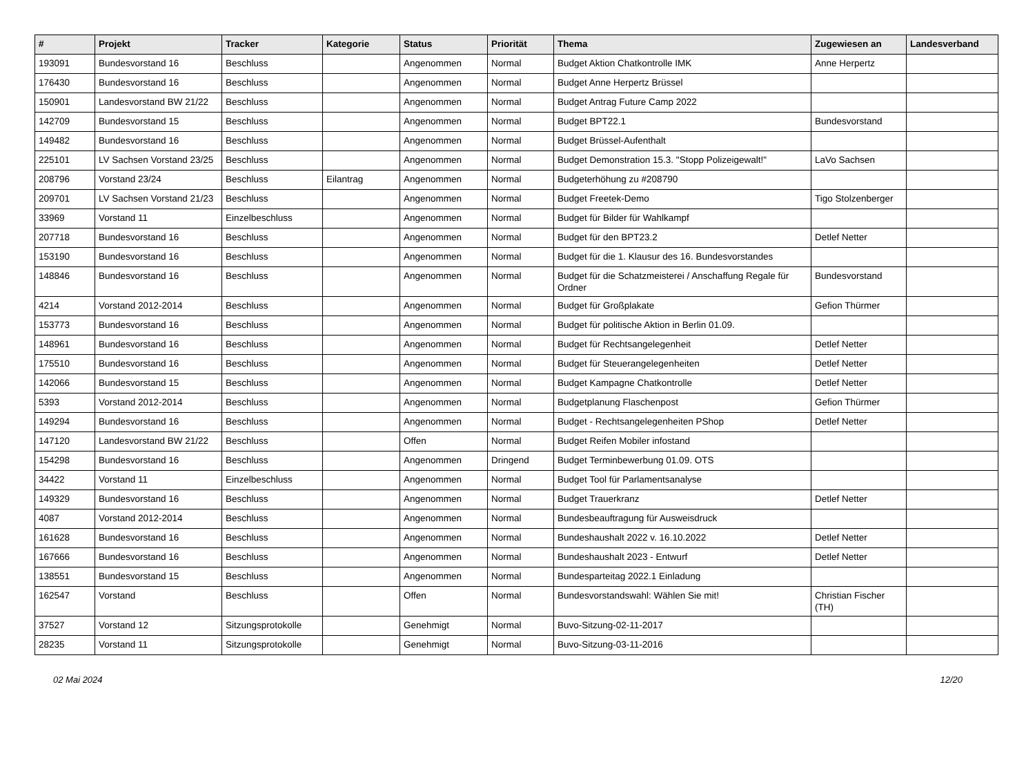| # | Projekt | Tracker | Kategorie | Status | Priorität | Thema | Zugewiesen an | Landesverband |
| --- | --- | --- | --- | --- | --- | --- | --- | --- |
| 193091 | Bundesvorstand 16 | Beschluss | | Angenommen | Normal | Budget Aktion Chatkontrolle IMK | Anne Herpertz | |
| 176430 | Bundesvorstand 16 | Beschluss | | Angenommen | Normal | Budget Anne Herpertz Brüssel | | |
| 150901 | Landesvorstand BW 21/22 | Beschluss | | Angenommen | Normal | Budget Antrag Future Camp 2022 | | |
| 142709 | Bundesvorstand 15 | Beschluss | | Angenommen | Normal | Budget BPT22.1 | Bundesvorstand | |
| 149482 | Bundesvorstand 16 | Beschluss | | Angenommen | Normal | Budget Brüssel-Aufenthalt | | |
| 225101 | LV Sachsen Vorstand 23/25 | Beschluss | | Angenommen | Normal | Budget Demonstration 15.3. "Stopp Polizeigewalt!" | LaVo Sachsen | |
| 208796 | Vorstand 23/24 | Beschluss | Eilantrag | Angenommen | Normal | Budgeterhöhung zu #208790 | | |
| 209701 | LV Sachsen Vorstand 21/23 | Beschluss | | Angenommen | Normal | Budget Freetek-Demo | Tigo Stolzenberger | |
| 33969 | Vorstand 11 | Einzelbeschluss | | Angenommen | Normal | Budget für Bilder für Wahlkampf | | |
| 207718 | Bundesvorstand 16 | Beschluss | | Angenommen | Normal | Budget für den BPT23.2 | Detlef Netter | |
| 153190 | Bundesvorstand 16 | Beschluss | | Angenommen | Normal | Budget für die 1. Klausur des 16. Bundesvorstandes | | |
| 148846 | Bundesvorstand 16 | Beschluss | | Angenommen | Normal | Budget für die Schatzmeisterei / Anschaffung Regale für Ordner | Bundesvorstand | |
| 4214 | Vorstand 2012-2014 | Beschluss | | Angenommen | Normal | Budget für Großplakate | Gefion Thürmer | |
| 153773 | Bundesvorstand 16 | Beschluss | | Angenommen | Normal | Budget für politische Aktion in Berlin 01.09. | | |
| 148961 | Bundesvorstand 16 | Beschluss | | Angenommen | Normal | Budget für Rechtsangelegenheit | Detlef Netter | |
| 175510 | Bundesvorstand 16 | Beschluss | | Angenommen | Normal | Budget für Steuerangelegenheiten | Detlef Netter | |
| 142066 | Bundesvorstand 15 | Beschluss | | Angenommen | Normal | Budget Kampagne Chatkontrolle | Detlef Netter | |
| 5393 | Vorstand 2012-2014 | Beschluss | | Angenommen | Normal | Budgetplanung Flaschenpost | Gefion Thürmer | |
| 149294 | Bundesvorstand 16 | Beschluss | | Angenommen | Normal | Budget - Rechtsangelegenheiten PShop | Detlef Netter | |
| 147120 | Landesvorstand BW 21/22 | Beschluss | | Offen | Normal | Budget Reifen Mobiler infostand | | |
| 154298 | Bundesvorstand 16 | Beschluss | | Angenommen | Dringend | Budget Terminbewerbung 01.09. OTS | | |
| 34422 | Vorstand 11 | Einzelbeschluss | | Angenommen | Normal | Budget Tool für Parlamentsanalyse | | |
| 149329 | Bundesvorstand 16 | Beschluss | | Angenommen | Normal | Budget Trauerkranz | Detlef Netter | |
| 4087 | Vorstand 2012-2014 | Beschluss | | Angenommen | Normal | Bundesbeauftragung für Ausweisdruck | | |
| 161628 | Bundesvorstand 16 | Beschluss | | Angenommen | Normal | Bundeshaushalt 2022 v. 16.10.2022 | Detlef Netter | |
| 167666 | Bundesvorstand 16 | Beschluss | | Angenommen | Normal | Bundeshaushalt 2023 - Entwurf | Detlef Netter | |
| 138551 | Bundesvorstand 15 | Beschluss | | Angenommen | Normal | Bundesparteitag 2022.1 Einladung | | |
| 162547 | Vorstand | Beschluss | | Offen | Normal | Bundesvorstandswahl: Wählen Sie mit! | Christian Fischer (TH) | |
| 37527 | Vorstand 12 | Sitzungsprotokolle | | Genehmigt | Normal | Buvo-Sitzung-02-11-2017 | | |
| 28235 | Vorstand 11 | Sitzungsprotokolle | | Genehmigt | Normal | Buvo-Sitzung-03-11-2016 | | |
02 Mai 2024 12/20